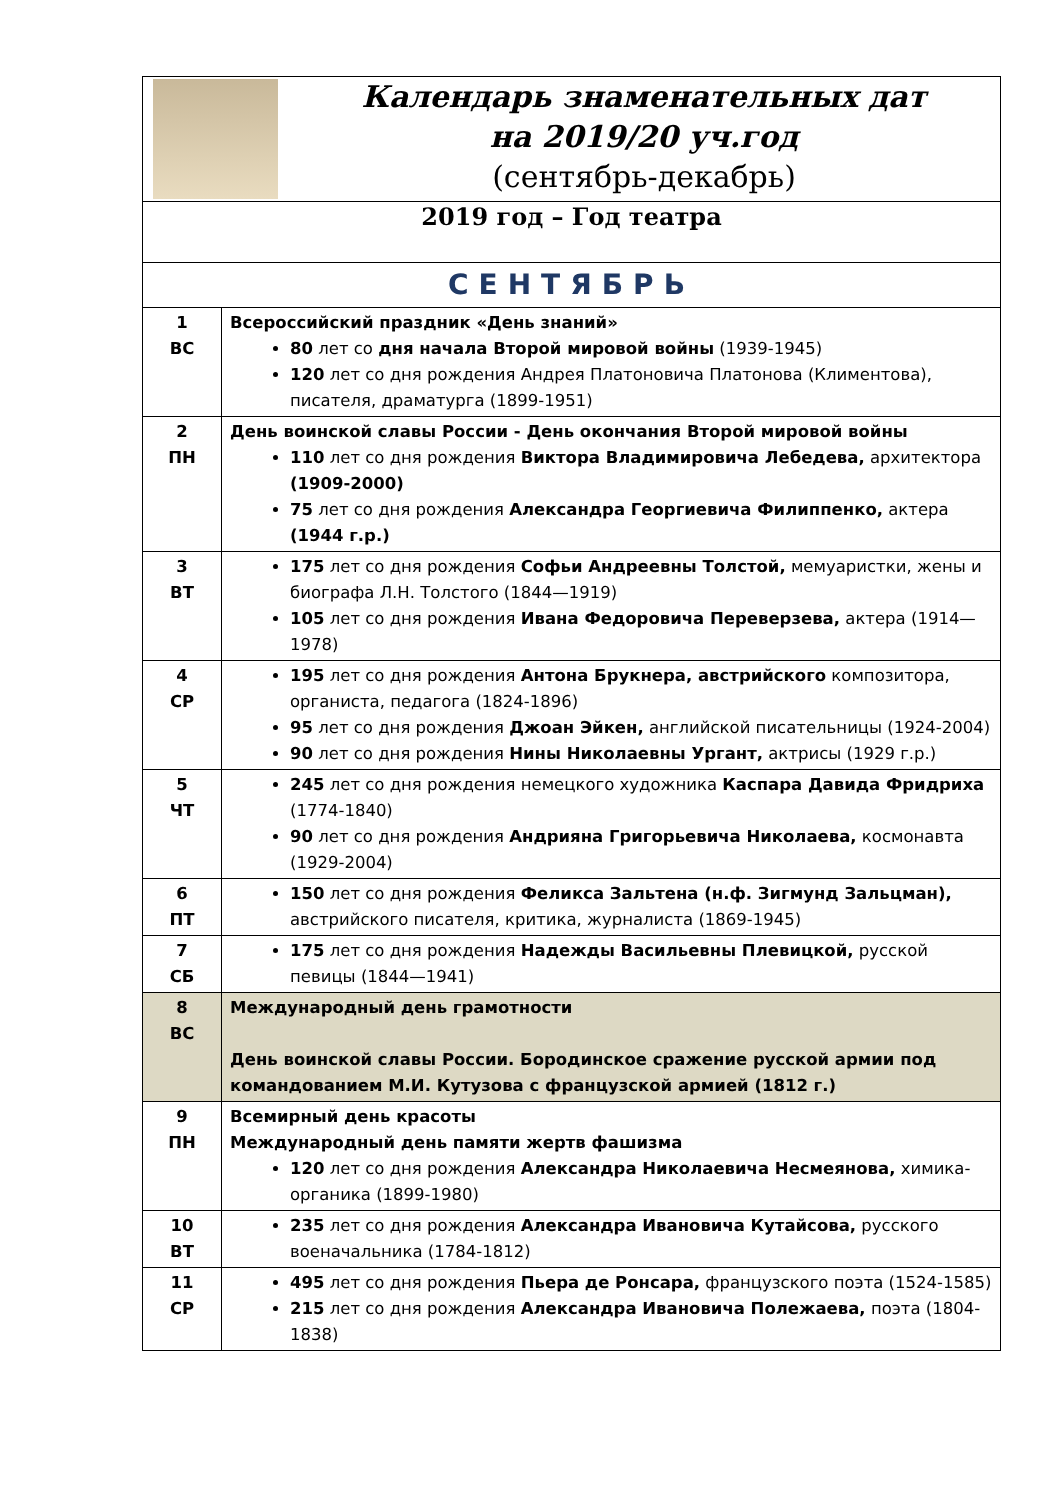| Календарь знаменательных дат на 2019/20 уч.год (сентябрь-декабрь) | |
| 2019 год – Год театра | |
| СЕНТЯБРЬ | |
| 1 ВС | Всероссийский праздник «День знаний» 80 лет со дня начала Второй мировой войны (1939-1945) 120 лет со дня рождения Андрея Платоновича Платонова (Климентова), писателя, драматурга (1899-1951) |
| 2 ПН | День воинской славы России - День окончания Второй мировой войны 110 лет со дня рождения Виктора Владимировича Лебедева, архитектора (1909-2000) 75 лет со дня рождения Александра Георгиевича Филиппенко, актера (1944 г.р.) |
| 3 ВТ | 175 лет со дня рождения Софьи Андреевны Толстой, мемуаристки, жены и биографа Л.Н. Толстого (1844—1919) 105 лет со дня рождения Ивана Федоровича Переверзева, актера (1914—1978) |
| 4 СР | 195 лет со дня рождения Антона Брукнера, австрийского композитора, органиста, педагога (1824-1896) 95 лет со дня рождения Джоан Эйкен, английской писательницы (1924-2004) 90 лет со дня рождения Нины Николаевны Ургант, актрисы (1929 г.р.) |
| 5 ЧТ | 245 лет со дня рождения немецкого художника Каспара Давида Фридриха (1774-1840) 90 лет со дня рождения Андрияна Григорьевича Николаева, космонавта (1929-2004) |
| 6 ПТ | 150 лет со дня рождения Феликса Зальтена (н.ф. Зигмунд Зальцман), австрийского писателя, критика, журналиста (1869-1945) |
| 7 СБ | 175 лет со дня рождения Надежды Васильевны Плевицкой, русской певицы (1844—1941) |
| 8 ВС | Международный день грамотности День воинской славы России. Бородинское сражение русской армии под командованием М.И. Кутузова с французской армией (1812 г.) |
| 9 ПН | Всемирный день красоты Международный день памяти жертв фашизма 120 лет со дня рождения Александра Николаевича Несмеянова, химика-органика (1899-1980) |
| 10 ВТ | 235 лет со дня рождения Александра Ивановича Кутайсова, русского военачальника (1784-1812) |
| 11 СР | 495 лет со дня рождения Пьера де Ронсара, французского поэта (1524-1585) 215 лет со дня рождения Александра Ивановича Полежаева, поэта (1804-1838) |